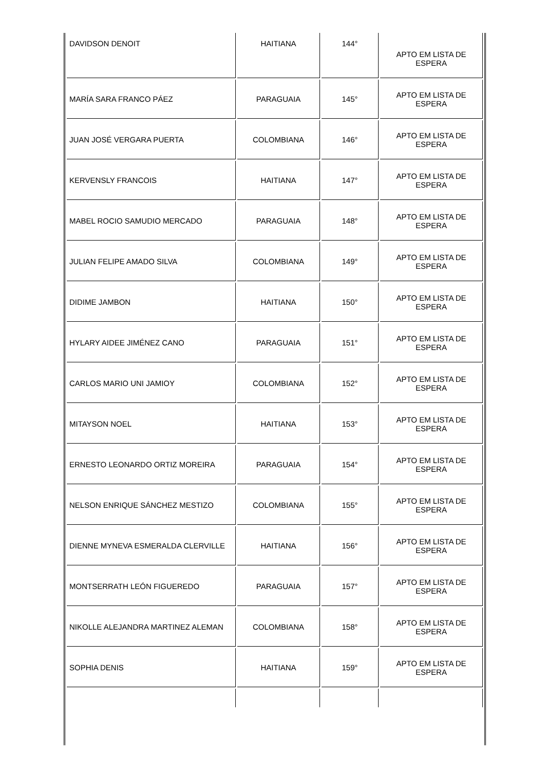| DAVIDSON DENOIT | HAITIANA | 144° | APTO EM LISTA DE ESPERA |
| MARÍA SARA FRANCO PÁEZ | PARAGUAIA | 145° | APTO EM LISTA DE ESPERA |
| JUAN JOSÉ VERGARA PUERTA | COLOMBIANA | 146° | APTO EM LISTA DE ESPERA |
| KERVENSLY FRANCOIS | HAITIANA | 147° | APTO EM LISTA DE ESPERA |
| MABEL ROCIO SAMUDIO MERCADO | PARAGUAIA | 148° | APTO EM LISTA DE ESPERA |
| JULIAN FELIPE AMADO SILVA | COLOMBIANA | 149° | APTO EM LISTA DE ESPERA |
| DIDIME JAMBON | HAITIANA | 150° | APTO EM LISTA DE ESPERA |
| HYLARY AIDEE JIMÉNEZ CANO | PARAGUAIA | 151° | APTO EM LISTA DE ESPERA |
| CARLOS MARIO UNI JAMIOY | COLOMBIANA | 152° | APTO EM LISTA DE ESPERA |
| MITAYSON NOEL | HAITIANA | 153° | APTO EM LISTA DE ESPERA |
| ERNESTO LEONARDO ORTIZ MOREIRA | PARAGUAIA | 154° | APTO EM LISTA DE ESPERA |
| NELSON ENRIQUE SÁNCHEZ MESTIZO | COLOMBIANA | 155° | APTO EM LISTA DE ESPERA |
| DIENNE MYNEVA ESMERALDA CLERVILLE | HAITIANA | 156° | APTO EM LISTA DE ESPERA |
| MONTSERRATH LEÓN FIGUEREDO | PARAGUAIA | 157° | APTO EM LISTA DE ESPERA |
| NIKOLLE ALEJANDRA MARTINEZ ALEMAN | COLOMBIANA | 158° | APTO EM LISTA DE ESPERA |
| SOPHIA DENIS | HAITIANA | 159° | APTO EM LISTA DE ESPERA |